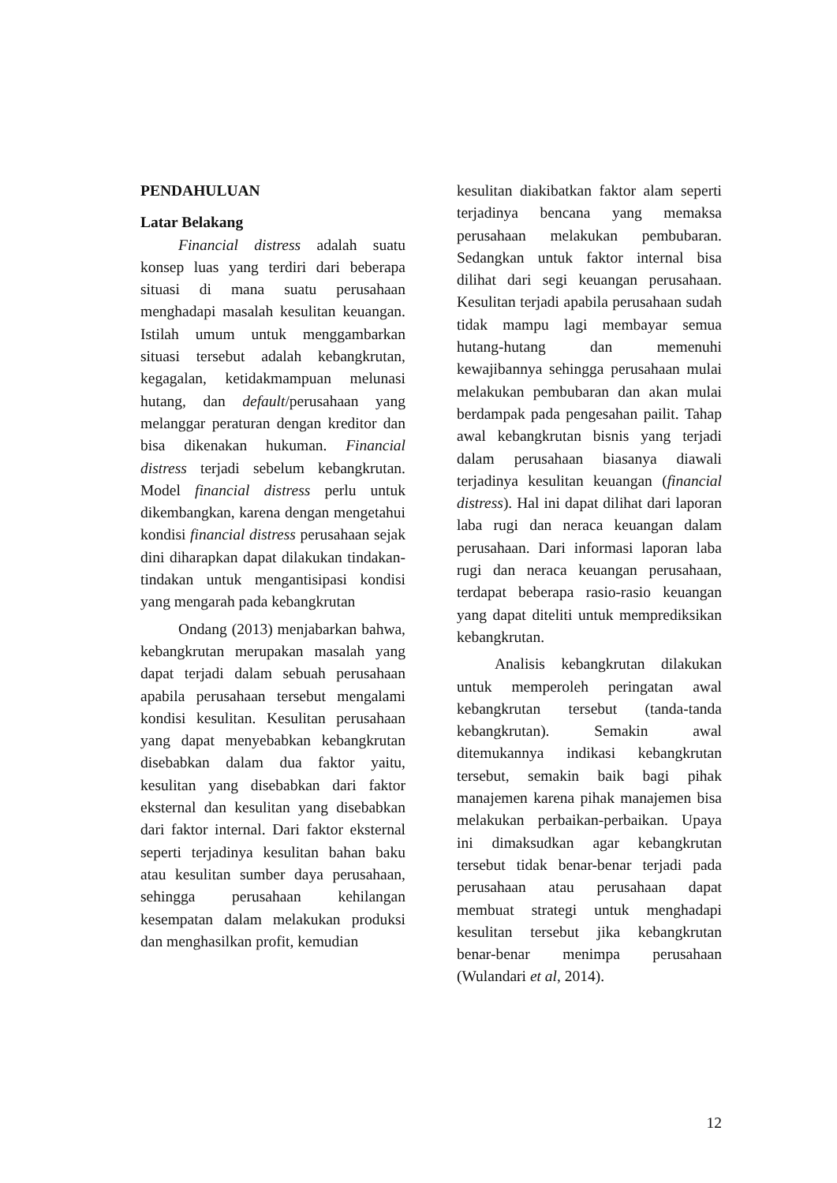PENDAHULUAN
Latar Belakang
Financial distress adalah suatu konsep luas yang terdiri dari beberapa situasi di mana suatu perusahaan menghadapi masalah kesulitan keuangan. Istilah umum untuk menggambarkan situasi tersebut adalah kebangkrutan, kegagalan, ketidakmampuan melunasi hutang, dan default/perusahaan yang melanggar peraturan dengan kreditor dan bisa dikenakan hukuman. Financial distress terjadi sebelum kebangkrutan. Model financial distress perlu untuk dikembangkan, karena dengan mengetahui kondisi financial distress perusahaan sejak dini diharapkan dapat dilakukan tindakan-tindakan untuk mengantisipasi kondisi yang mengarah pada kebangkrutan
Ondang (2013) menjabarkan bahwa, kebangkrutan merupakan masalah yang dapat terjadi dalam sebuah perusahaan apabila perusahaan tersebut mengalami kondisi kesulitan. Kesulitan perusahaan yang dapat menyebabkan kebangkrutan disebabkan dalam dua faktor yaitu, kesulitan yang disebabkan dari faktor eksternal dan kesulitan yang disebabkan dari faktor internal. Dari faktor eksternal seperti terjadinya kesulitan bahan baku atau kesulitan sumber daya perusahaan, sehingga perusahaan kehilangan kesempatan dalam melakukan produksi dan menghasilkan profit, kemudian
kesulitan diakibatkan faktor alam seperti terjadinya bencana yang memaksa perusahaan melakukan pembubaran. Sedangkan untuk faktor internal bisa dilihat dari segi keuangan perusahaan. Kesulitan terjadi apabila perusahaan sudah tidak mampu lagi membayar semua hutang-hutang dan memenuhi kewajibannya sehingga perusahaan mulai melakukan pembubaran dan akan mulai berdampak pada pengesahan pailit. Tahap awal kebangkrutan bisnis yang terjadi dalam perusahaan biasanya diawali terjadinya kesulitan keuangan (financial distress). Hal ini dapat dilihat dari laporan laba rugi dan neraca keuangan dalam perusahaan. Dari informasi laporan laba rugi dan neraca keuangan perusahaan, terdapat beberapa rasio-rasio keuangan yang dapat diteliti untuk memprediksikan kebangkrutan.
Analisis kebangkrutan dilakukan untuk memperoleh peringatan awal kebangkrutan tersebut (tanda-tanda kebangkrutan). Semakin awal ditemukannya indikasi kebangkrutan tersebut, semakin baik bagi pihak manajemen karena pihak manajemen bisa melakukan perbaikan-perbaikan. Upaya ini dimaksudkan agar kebangkrutan tersebut tidak benar-benar terjadi pada perusahaan atau perusahaan dapat membuat strategi untuk menghadapi kesulitan tersebut jika kebangkrutan benar-benar menimpa perusahaan (Wulandari et al, 2014).
12